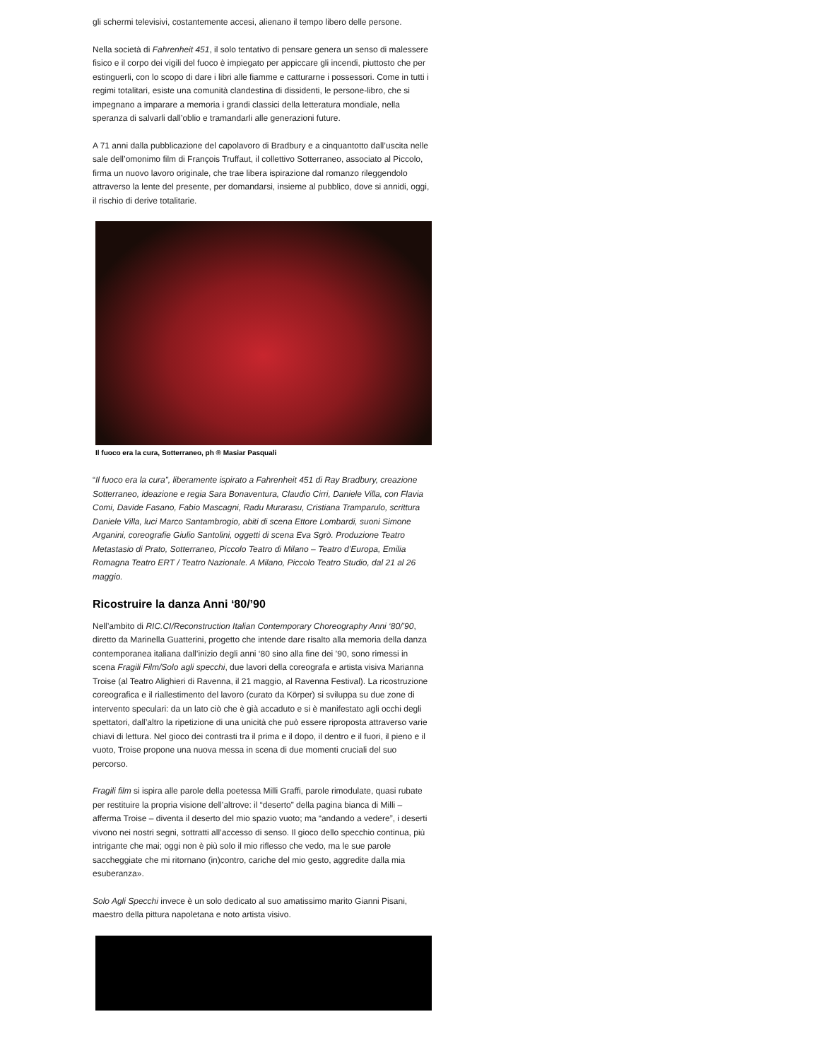gli schermi televisivi, costantemente accesi, alienano il tempo libero delle persone.
Nella società di Fahrenheit 451, il solo tentativo di pensare genera un senso di malessere fisico e il corpo dei vigili del fuoco è impiegato per appiccare gli incendi, piuttosto che per estinguerli, con lo scopo di dare i libri alle fiamme e catturarne i possessori. Come in tutti i regimi totalitari, esiste una comunità clandestina di dissidenti, le persone-libro, che si impegnano a imparare a memoria i grandi classici della letteratura mondiale, nella speranza di salvarli dall’oblio e tramandarli alle generazioni future.
A 71 anni dalla pubblicazione del capolavoro di Bradbury e a cinquantotto dall’uscita nelle sale dell’omonimo film di François Truffaut, il collettivo Sotterraneo, associato al Piccolo, firma un nuovo lavoro originale, che trae libera ispirazione dal romanzo rileggendolo attraverso la lente del presente, per domandarsi, insieme al pubblico, dove si annidi, oggi, il rischio di derive totalitarie.
Il fuoco era la cura, Sotterraneo, ph ® Masiar Pasquali
“Il fuoco era la cura”, liberamente ispirato a Fahrenheit 451 di Ray Bradbury, creazione Sotterraneo, ideazione e regia Sara Bonaventura, Claudio Cirri, Daniele Villa, con Flavia Comi, Davide Fasano, Fabio Mascagni, Radu Murarasu, Cristiana Tramparulo, scrittura Daniele Villa, luci Marco Santambrogio, abiti di scena Ettore Lombardi, suoni Simone Arganini, coreografie Giulio Santolini, oggetti di scena Eva Sgrò. Produzione Teatro Metastasio di Prato, Sotterraneo, Piccolo Teatro di Milano – Teatro d’Europa, Emilia Romagna Teatro ERT / Teatro Nazionale. A Milano, Piccolo Teatro Studio, dal 21 al 26 maggio.
Ricostruire la danza Anni ‘80/’90
Nell’ambito di RIC.CI/Reconstruction Italian Contemporary Choreography Anni ‘80/’90, diretto da Marinella Guatterini, progetto che intende dare risalto alla memoria della danza contemporanea italiana dall’inizio degli anni ‘80 sino alla fine dei ’90, sono rimessi in scena Fragili Film/Solo agli specchi, due lavori della coreografa e artista visiva Marianna Troise (al Teatro Alighieri di Ravenna, il 21 maggio, al Ravenna Festival). La ricostruzione coreografica e il riallestimento del lavoro (curato da Körper) si sviluppa su due zone di intervento speculari: da un lato ciò che è già accaduto e si è manifestato agli occhi degli spettatori, dall’altro la ripetizione di una unicità che può essere riproposta attraverso varie chiavi di lettura. Nel gioco dei contrasti tra il prima e il dopo, il dentro e il fuori, il pieno e il vuoto, Troise propone una nuova messa in scena di due momenti cruciali del suo percorso.
Fragili film si ispira alle parole della poetessa Milli Graffi, parole rimodulate, quasi rubate per restituire la propria visione dell’altrove: il “deserto” della pagina bianca di Milli – afferma Troise – diventa il deserto del mio spazio vuoto; ma “andando a vedere”, i deserti vivono nei nostri segni, sottratti all’accesso di senso. Il gioco dello specchio continua, più intrigante che mai; oggi non è più solo il mio riflesso che vedo, ma le sue parole saccheggiate che mi ritornano (in)contro, cariche del mio gesto, aggredite dalla mia esuberanza».
Solo Agli Specchi invece è un solo dedicato al suo amatissimo marito Gianni Pisani, maestro della pittura napoletana e noto artista visivo.